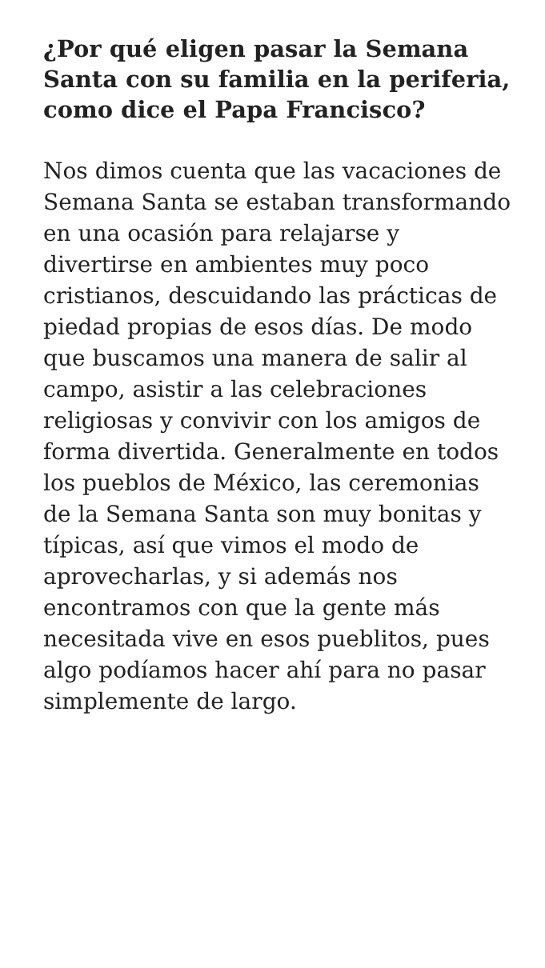¿Por qué eligen pasar la Semana Santa con su familia en la periferia, como dice el Papa Francisco?
Nos dimos cuenta que las vacaciones de Semana Santa se estaban transformando en una ocasión para relajarse y divertirse en ambientes muy poco cristianos, descuidando las prácticas de piedad propias de esos días. De modo que buscamos una manera de salir al campo, asistir a las celebraciones religiosas y convivir con los amigos de forma divertida. Generalmente en todos los pueblos de México, las ceremonias de la Semana Santa son muy bonitas y típicas, así que vimos el modo de aprovecharlas, y si además nos encontramos con que la gente más necesitada vive en esos pueblitos, pues algo podíamos hacer ahí para no pasar simplemente de largo.